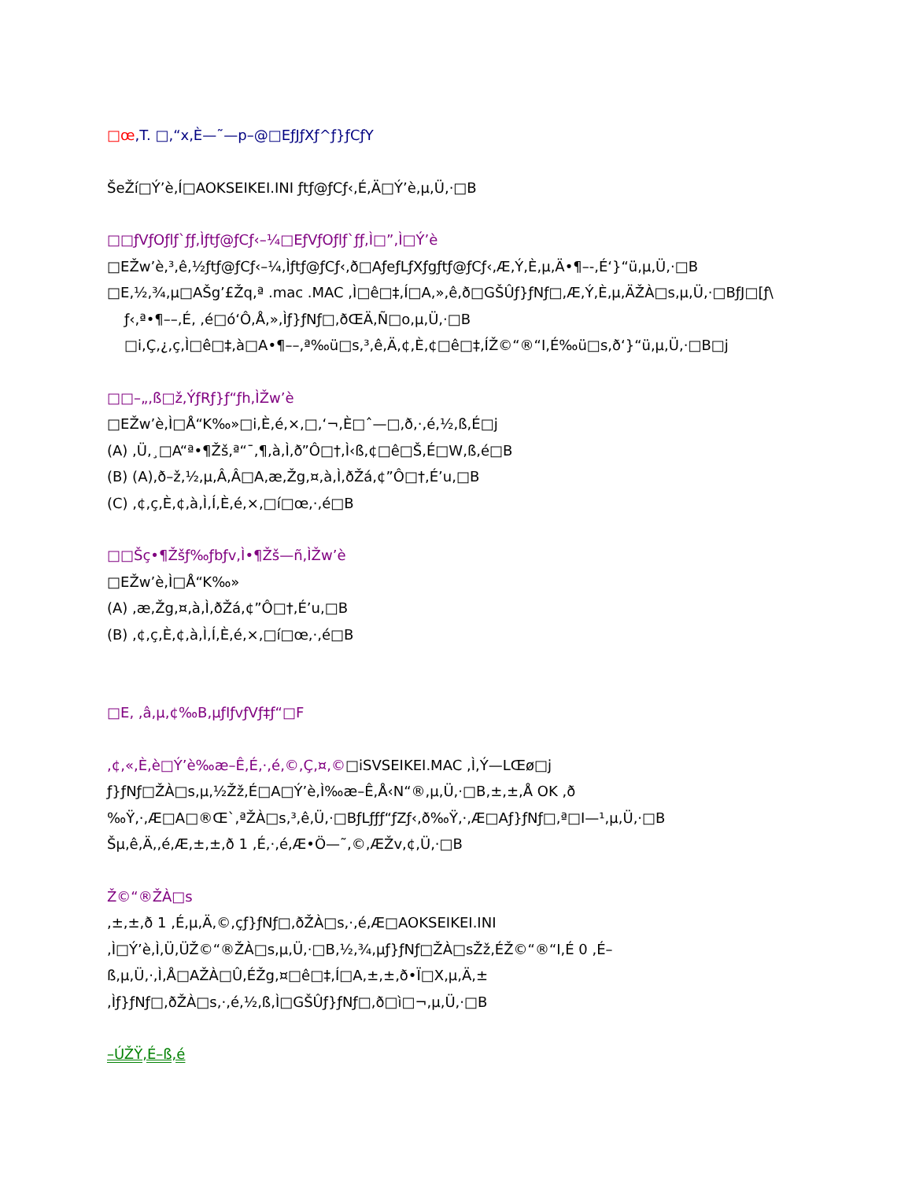□œ,T. □,“x,È—˜—p–@□EƒJƒXƒ^ƒ}ƒCƒY
ŠeŽí□Ý’è,Í□AOKSEIKEI.INI ƒtƒ@ƒCƒ‹,É,Ä□Ý’è,µ,Ü,·□B
□□ƒVƒOƒlƒ`ƒƒ,Ìƒtƒ@ƒCƒ‹–¼□EƒVƒOƒlƒ`ƒƒ,Ì□”,Ì□Ý’è
□EŽw’è,³,ê,½ƒtƒ@ƒCƒ‹–¼,Ìƒtƒ@ƒCƒ‹,ð□AƒeƒLƒXƒgƒtƒ@ƒCƒ‹,Æ,Ý,È,µ,Ä•¶–-,É‘}“ü,µ,Ü,·□B
□E,½,¾,µ□AŠg’£Žq,ª .mac .MAC ,Ì□ê□‡,Í□A,»,ê,ð□GŠÛƒ}ƒNƒ□,Æ,Ý,È,µ,ÄŽÀ□s,µ,Ü,·□BƒJ□[ƒ\
ƒ‹,ª•¶––,É‚ ,é□ó‘Ô,Å,»,Ìƒ}ƒNƒ□,ðŒÄ,Ñ□o,µ,Ü,·□B
□i,Ç,¿,ç,Ì□ê□‡,à□A•¶––,ª‰ü□s,³,ê,Ä,¢,È,¢□ê□‡,ÍŽ©“®“I,É‰ü□s,ð‘}“ü,µ,Ü,·□B□j
□□–„,ß□ž,ÝƒRƒ}ƒ“ƒh,ÌŽw’è
□EŽw’è,Ì□Å“K‰»□i,È,é,×,□,‘¬,È□ˆ—□,ð,·,é,½,ß,É□j
(A) ,Ü,¸□A“ª•¶Žš,ª“¯,¶,à,Ì,ð”Ô□†,Ì‹ß,¢□ê□Š,É□W,ß,é□B
(B) (A),ð–ž,½,µ,Â,Â□A,æ,Žg,¤,à,Ì,ðŽá,¢”Ô□†,É’u,□B
(C) ,¢,ç,È,¢,à,Ì,Í,È,é,×,□í□œ,·,é□B
□□Šç•¶Žšƒ‰ƒbƒv,Ì•¶Žš—ñ,ÌŽw’è
□EŽw’è,Ì□Å“K‰»
(A) ,æ,Žg,¤,à,Ì,ðŽá,¢”Ô□†,É’u,□B
(B) ,¢,ç,È,¢,à,Ì,Í,È,é,×,□í□œ,·,é□B
□E, ,â,µ,¢‰B,µƒIƒvƒVƒ‡ƒ“□F
,¢,«,È,è□Ý’è‰æ–Ê,É,·,é,©,Ç,¤,©□iSVSEIKEI.MAC ,Ì,Ý—LŒø□j
ƒ}ƒNƒ□ŽÀ□s,µ,½Žž,É□A□Ý’è,Ì‰æ–Ê,Å‹N“®,µ,Ü,·□B,±,±,Å OK ,ð
‰Ÿ,·,Æ□A□®Œ`,ªŽÀ□s,³,ê,Ü,·□BƒLƒƒƒ“ƒZƒ‹,ð‰Ÿ,·,Æ□Aƒ}ƒNƒ□,ª□I—¹,µ,Ü,·□B
Šµ,ê,Ä,,é,Æ,±,±,ð 1 ,É,·,é,Æ•Ö—˜,©,ÆŽv,¢,Ü,·□B
Ž©“®ŽÀ□s
,±,±,ð 1 ,É,µ,Ä,©,çƒ}ƒNƒ□,ðŽÀ□s,·,é,Æ□AOKSEIKEI.INI
,Ì□Ý’è,Ì,Ü,ÜŽ©“®ŽÀ□s,µ,Ü,·□B,½,¾,µƒ}ƒNƒ□ŽÀ□sŽž,ÉŽ©“®“I,É 0 ,É–
ß,µ,Ü,·,Ì,Å□AŽÀ□Û,ÉŽg,¤□ê□‡,Í□A,±,±,ð•Ï□X,µ,Ä,±
,Ìƒ}ƒNƒ□,ðŽÀ□s,·,é,½,ß,Ì□GŠÛƒ}ƒNƒ□,ð□ì□¬,µ,Ü,·□B
–ÚŽŸ,É–ß,é